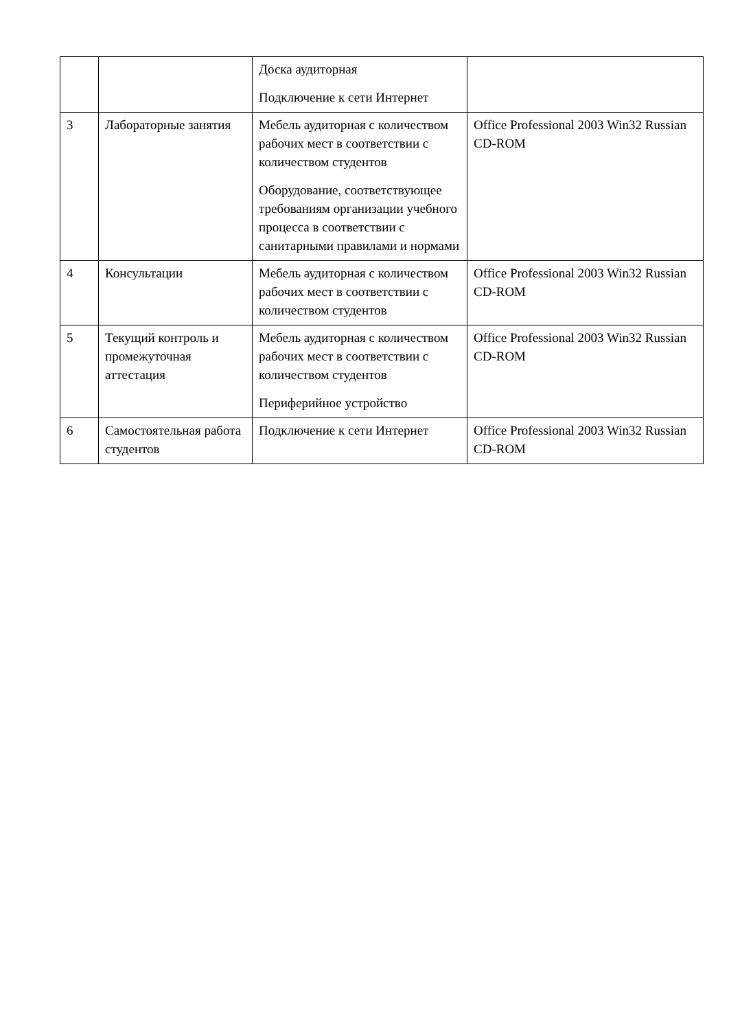| | | Доска аудиторная Подключение к сети Интернет | |
| 3 | Лабораторные занятия | Мебель аудиторная с количеством рабочих мест в соответствии с количеством студентов Оборудование, соответствующее требованиям организации учебного процесса в соответствии с санитарными правилами и нормами | Office Professional 2003 Win32 Russian CD-ROM |
| 4 | Консультации | Мебель аудиторная с количеством рабочих мест в соответствии с количеством студентов | Office Professional 2003 Win32 Russian CD-ROM |
| 5 | Текущий контроль и промежуточная аттестация | Мебель аудиторная с количеством рабочих мест в соответствии с количеством студентов Периферийное устройство | Office Professional 2003 Win32 Russian CD-ROM |
| 6 | Самостоятельная работа студентов | Подключение к сети Интернет | Office Professional 2003 Win32 Russian CD-ROM |